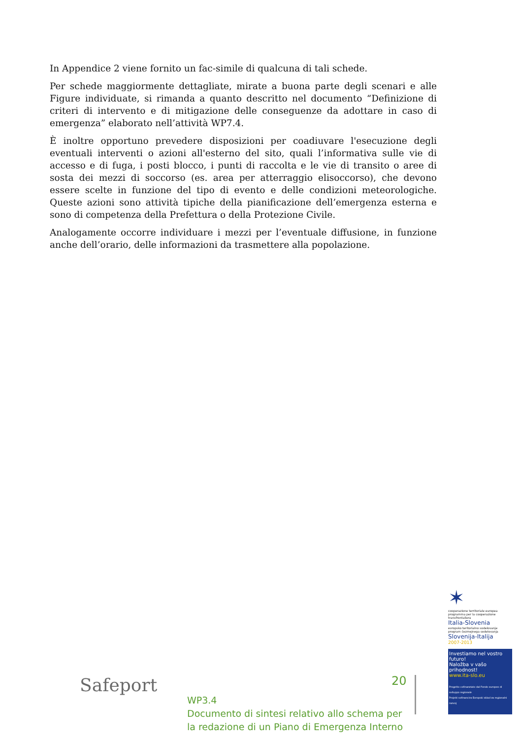In Appendice 2 viene fornito un fac-simile di qualcuna di tali schede.
Per schede maggiormente dettagliate, mirate a buona parte degli scenari e alle Figure individuate, si rimanda a quanto descritto nel documento “Definizione di criteri di intervento e di mitigazione delle conseguenze da adottare in caso di emergenza” elaborato nell’attività WP7.4.
È inoltre opportuno prevedere disposizioni per coadiuvare l'esecuzione degli eventuali interventi o azioni all'esterno del sito, quali l’informativa sulle vie di accesso e di fuga, i posti blocco, i punti di raccolta e le vie di transito o aree di sosta dei mezzi di soccorso (es. area per atterraggio elisoccorso), che devono essere scelte in funzione del tipo di evento e delle condizioni meteorologiche. Queste azioni sono attività tipiche della pianificazione dell’emergenza esterna e sono di competenza della Prefettura o della Protezione Civile.
Analogamente occorre individuare i mezzi per l’eventuale diffusione, in funzione anche dell’orario, delle informazioni da trasmettere alla popolazione.
✶
cooperazione territoriale europea
programma per la cooperazione transfrontaliera
Italia-Slovenia
evropsko teritorialno sodelovanje
program čezmejnega sodelovanja
Slovenija-Italija
2007-2013
Investiamo nel vostro futuro!
Naložba v vašo prihodnost!
www.ita-slo.eu
Progetto cofinanziato dal Fondo europeo di sviluppo regionale
Projekt sofinancira Evropski sklad za regionalni razvoj
Safeport 20
WP3.4
Documento di sintesi relativo allo schema per
la redazione di un Piano di Emergenza Interno